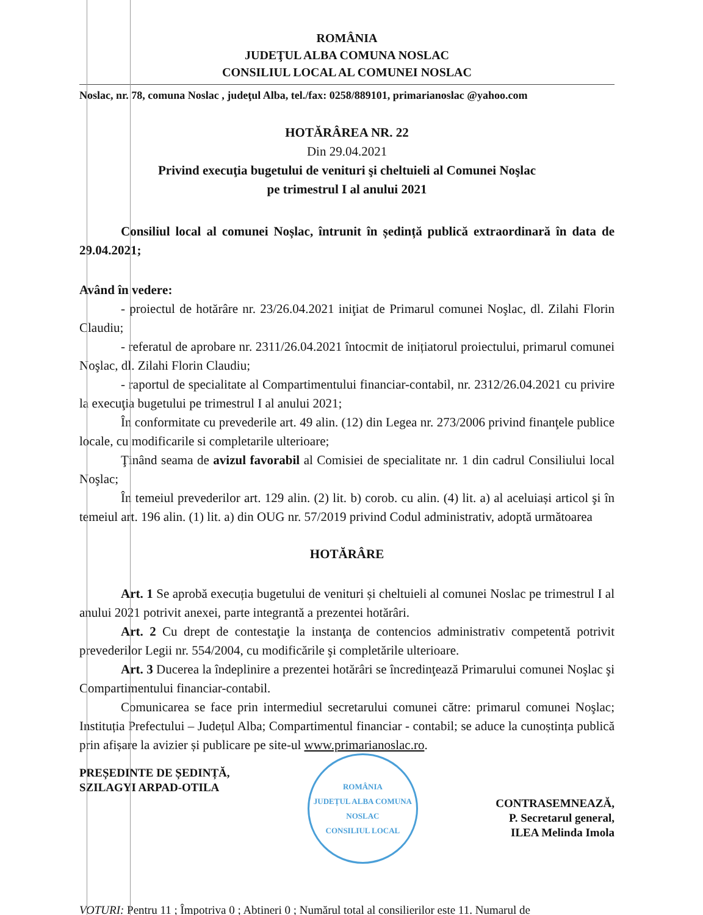ROMÂNIA
JUDEŢUL ALBA COMUNA NOSLAC
CONSILIUL LOCAL AL COMUNEI NOSLAC
Noslac, nr. 78, comuna Noslac , judeţul Alba, tel./fax: 0258/889101, primarianoslac @yahoo.com
HOTĂRÂREA NR. 22
Din 29.04.2021
Privind execuţia bugetului de venituri şi cheltuieli al Comunei Noşlac
pe trimestrul I al anului 2021
Consiliul local al comunei Noșlac, întrunit în ședință publică extraordinară în data de 29.04.2021;
Având în vederе:
- proiectul de hotărâre nr. 23/26.04.2021 iniţiat de Primarul comunei Noşlac, dl. Zilahi Florin Claudiu;
- referatul de aprobare nr. 2311/26.04.2021 întocmit de inițiatorul proiectului, primarul comunei Noşlac, dl. Zilahi Florin Claudiu;
- raportul de specialitate al Compartimentului financiar-contabil, nr. 2312/26.04.2021 cu privire la execuţia bugetului pe trimestrul I al anului 2021;
În conformitate cu prevederile art. 49 alin. (12) din Legea nr. 273/2006 privind finanţele publice locale, cu modificarile si completarile ulterioare;
Ţinând seama de avizul favorabil al Comisiei de specialitate nr. 1 din cadrul Consiliului local Noşlac;
În temeiul prevederilor art. 129 alin. (2) lit. b) corob. cu alin. (4) lit. a) al aceluiași articol şi în temeiul art. 196 alin. (1) lit. a) din OUG nr. 57/2019 privind Codul administrativ, adoptă următoarea
HOTĂRÂRE
Art. 1 Se aprobă execuția bugetului de venituri și cheltuieli al comunei Noslac pe trimestrul I al anului 2021 potrivit anexei, parte integrantă a prezentei hotărâri.
Art. 2 Cu drept de contestaţie la instanţa de contencios administrativ competentă potrivit prevederilor Legii nr. 554/2004, cu modificările şi completările ulterioare.
Art. 3 Ducerea la îndeplinire a prezentei hotărâri se încredinţează Primarului comunei Noşlac şi Compartimentului financiar-contabil.
Comunicarea se face prin intermediul secretarului comunei către: primarul comunei Noşlac; Instituția Prefectului – Județul Alba; Compartimentul financiar - contabil; se aduce la cunoștința publică prin afișare la avizier și publicare pe site-ul www.primarianoslac.ro.
PREȘEDINTE DE ȘEDINȚĂ,
SZILAGYI ARPAD-OTILA
ROMÂNIA
JUDEȚUL ALBA COMUNA NOSLAC
CONSILIUL LOCAL
CONTRASEMNEAZĂ,
P. Secretarul general,
ILEA Melinda Imola
VOTURI: Pentru 11 ; Împotriva 0 ; Abtineri 0 ; Numărul total al consilierilor este 11. Numarul de